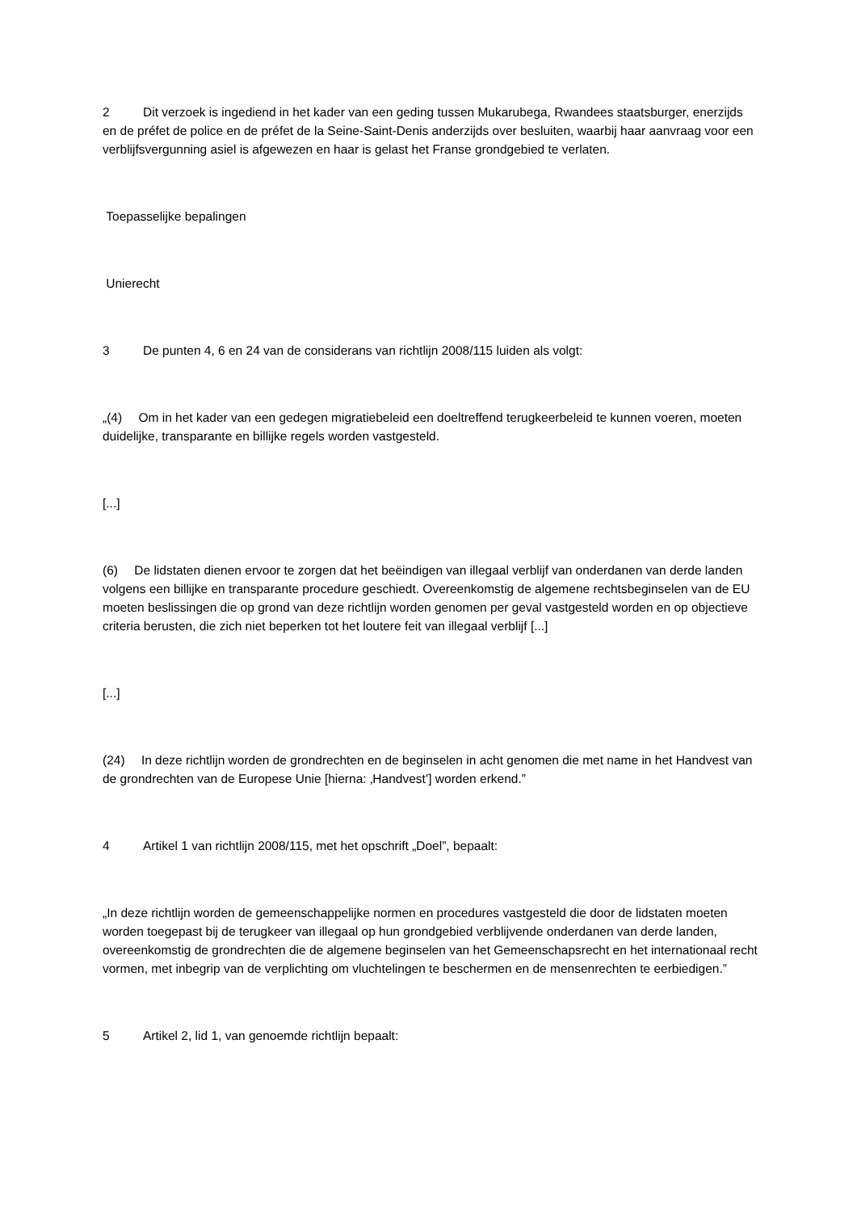2 Dit verzoek is ingediend in het kader van een geding tussen Mukarubega, Rwandees staatsburger, enerzijds en de préfet de police en de préfet de la Seine-Saint-Denis anderzijds over besluiten, waarbij haar aanvraag voor een verblijfsvergunning asiel is afgewezen en haar is gelast het Franse grondgebied te verlaten.
Toepasselijke bepalingen
Unierecht
3 De punten 4, 6 en 24 van de considerans van richtlijn 2008/115 luiden als volgt:
„(4) Om in het kader van een gedegen migratiebeleid een doeltreffend terugkeerbeleid te kunnen voeren, moeten duidelijke, transparante en billijke regels worden vastgesteld.
[...]
(6) De lidstaten dienen ervoor te zorgen dat het beëindigen van illegaal verblijf van onderdanen van derde landen volgens een billijke en transparante procedure geschiedt. Overeenkomstig de algemene rechtsbeginselen van de EU moeten beslissingen die op grond van deze richtlijn worden genomen per geval vastgesteld worden en op objectieve criteria berusten, die zich niet beperken tot het loutere feit van illegaal verblijf [...]
[...]
(24) In deze richtlijn worden de grondrechten en de beginselen in acht genomen die met name in het Handvest van de grondrechten van de Europese Unie [hierna: ‚Handvest’] worden erkend.”
4 Artikel 1 van richtlijn 2008/115, met het opschrift „Doel”, bepaalt:
„In deze richtlijn worden de gemeenschappelijke normen en procedures vastgesteld die door de lidstaten moeten worden toegepast bij de terugkeer van illegaal op hun grondgebied verblijvende onderdanen van derde landen, overeenkomstig de grondrechten die de algemene beginselen van het Gemeenschapsrecht en het internationaal recht vormen, met inbegrip van de verplichting om vluchtelingen te beschermen en de mensenrechten te eerbiedigen.”
5 Artikel 2, lid 1, van genoemde richtlijn bepaalt: